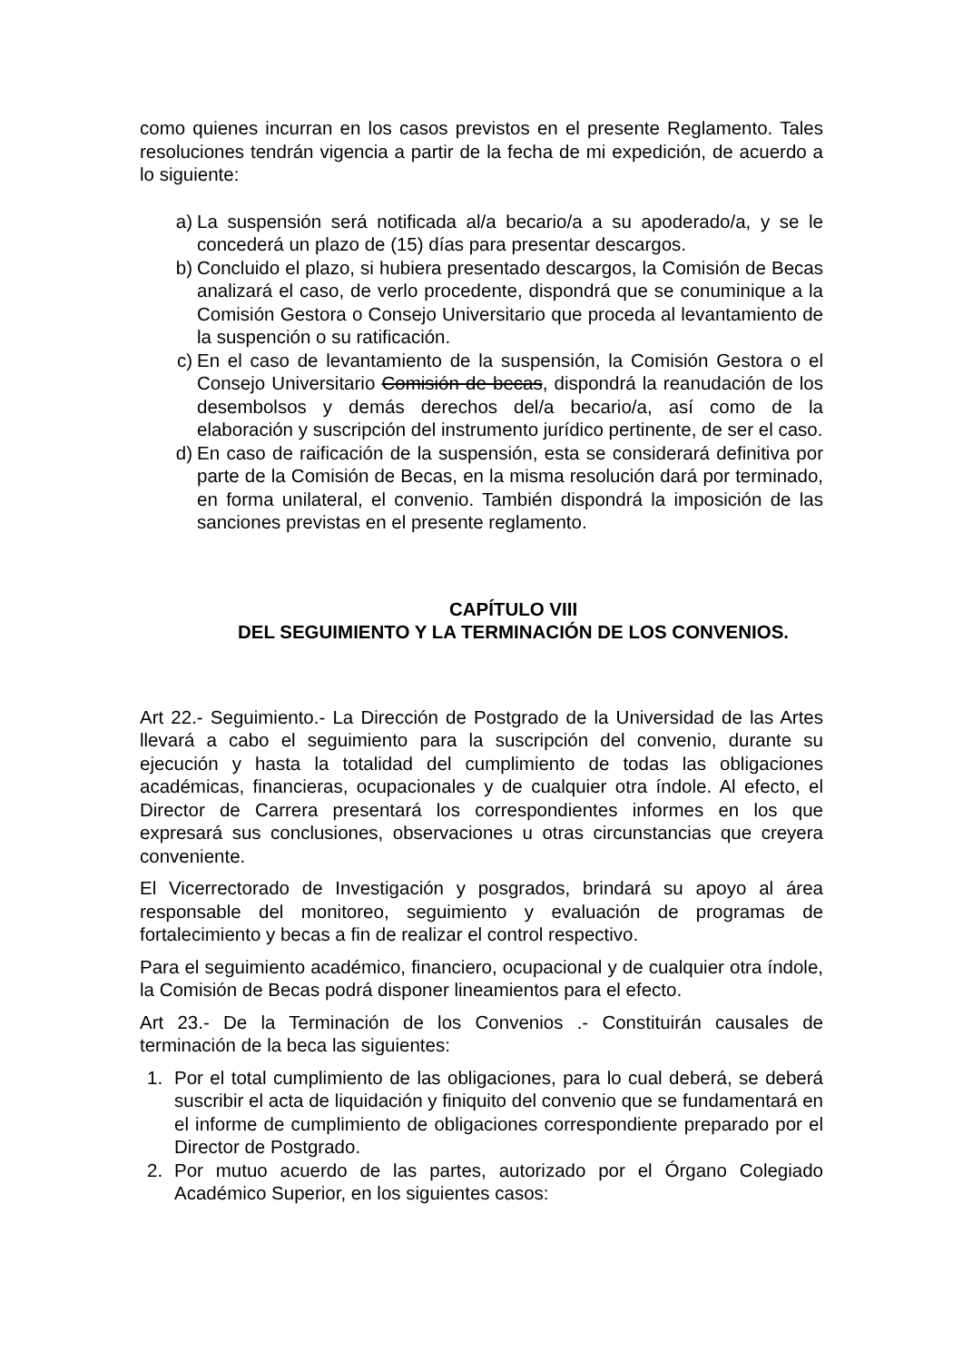como quienes incurran en los casos previstos en el presente Reglamento. Tales resoluciones tendrán vigencia a partir de la fecha de mi expedición, de acuerdo a lo siguiente:
a) La suspensión será notificada al/a becario/a a su apoderado/a, y se le concederá un plazo de (15) días para presentar descargos.
b) Concluido el plazo, si hubiera presentado descargos, la Comisión de Becas analizará el caso, de verlo procedente, dispondrá que se conuminique a la Comisión Gestora o Consejo Universitario que proceda al levantamiento de la suspención o su ratificación.
c) En el caso de levantamiento de la suspensión, la Comisión Gestora o el Consejo Universitario Comisión de becas, dispondrá la reanudación de los desembolsos y demás derechos del/a becario/a, así como de la elaboración y suscripción del instrumento jurídico pertinente, de ser el caso.
d) En caso de raificación de la suspensión, esta se considerará definitiva por parte de la Comisión de Becas, en la misma resolución dará por terminado, en forma unilateral, el convenio. También dispondrá la imposición de las sanciones previstas en el presente reglamento.
CAPÍTULO VIII
DEL SEGUIMIENTO Y LA TERMINACIÓN DE LOS CONVENIOS.
Art 22.- Seguimiento.- La Dirección de Postgrado de la Universidad de las Artes llevará a cabo el seguimiento para la suscripción del convenio, durante su ejecución y hasta la totalidad del cumplimiento de todas las obligaciones académicas, financieras, ocupacionales y de cualquier otra índole. Al efecto, el Director de Carrera presentará los correspondientes informes en los que expresará sus conclusiones, observaciones u otras circunstancias que creyera conveniente.
El Vicerrectorado de Investigación y posgrados, brindará su apoyo al área responsable del monitoreo, seguimiento y evaluación de programas de fortalecimiento y becas a fin de realizar el control respectivo.
Para el seguimiento académico, financiero, ocupacional y de cualquier otra índole, la Comisión de Becas podrá disponer lineamientos para el efecto.
Art 23.- De la Terminación de los Convenios .- Constituirán causales de terminación de la beca las siguientes:
1. Por el total cumplimiento de las obligaciones, para lo cual deberá, se deberá suscribir el acta de liquidación y finiquito del convenio que se fundamentará en el informe de cumplimiento de obligaciones correspondiente preparado por el Director de Postgrado.
2. Por mutuo acuerdo de las partes, autorizado por el Órgano Colegiado Académico Superior, en los siguientes casos: